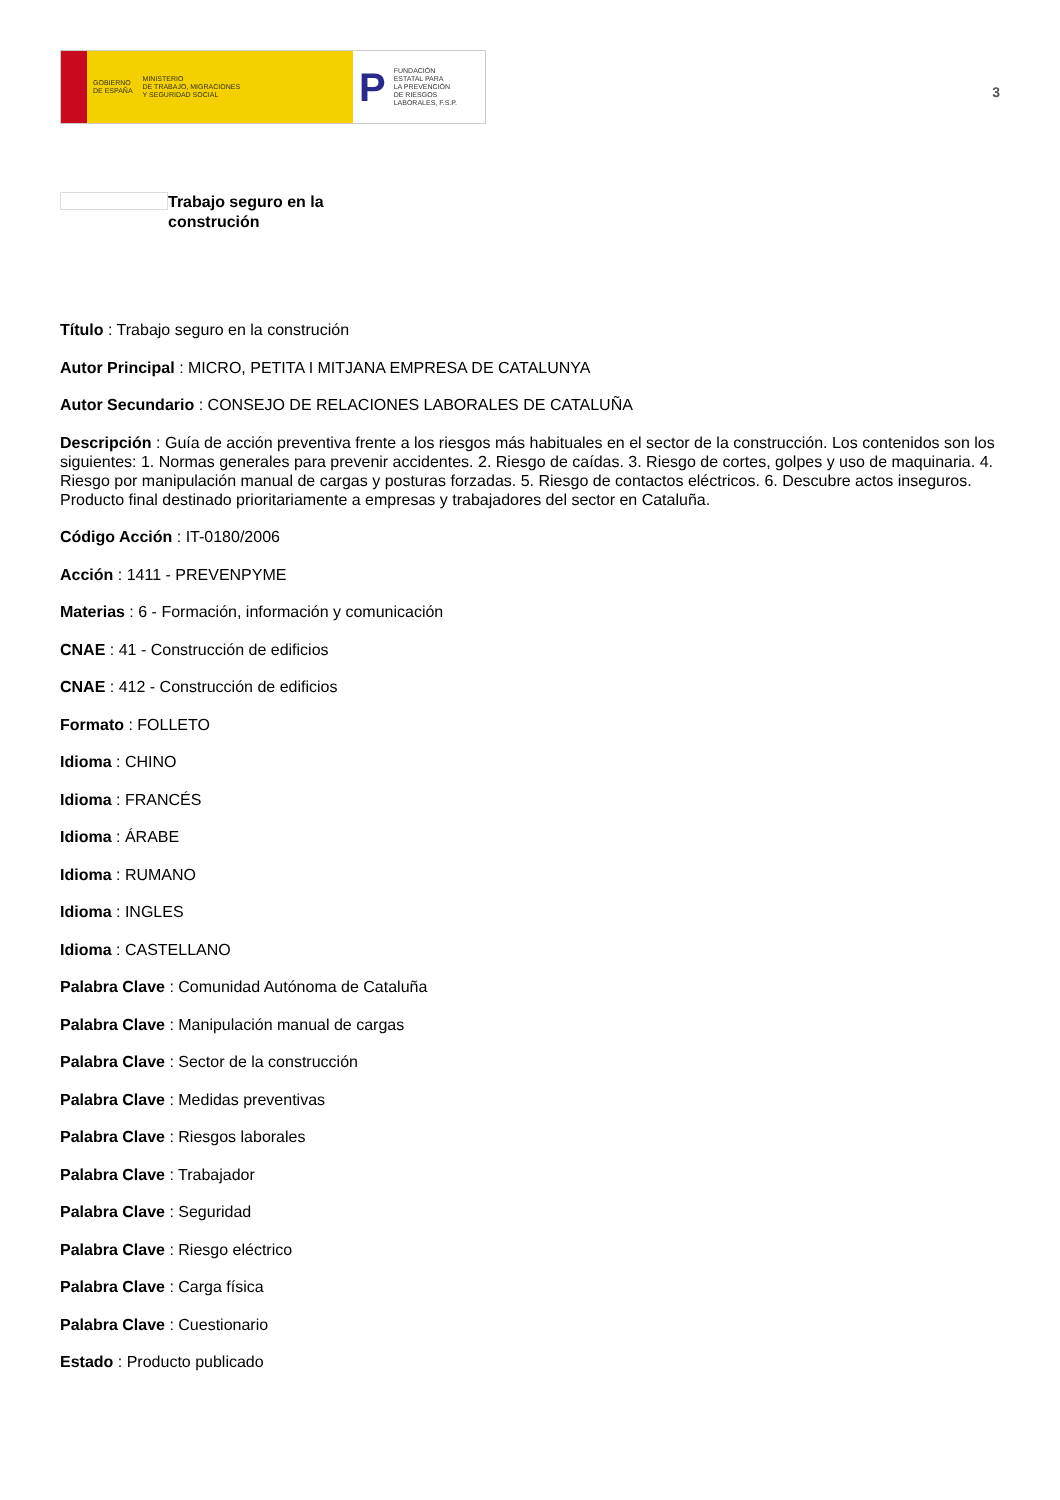GOBIERNO
DE ESPAÑA MINISTERIO
DE TRABAJO, MIGRACIONES
Y SEGURIDAD SOCIAL
P FUNDACIÓN
ESTATAL PARA
LA PREVENCIÓN
DE RIESGOS
LABORALES, F.S.P.
3
Trabajo seguro en la
construción
Título : Trabajo seguro en la construción
Autor Principal : MICRO, PETITA I MITJANA EMPRESA DE CATALUNYA
Autor Secundario : CONSEJO DE RELACIONES LABORALES DE CATALUÑA
Descripción : Guía de acción preventiva frente a los riesgos más habituales en el sector de la construcción. Los contenidos son los siguientes: 1. Normas generales para prevenir accidentes. 2. Riesgo de caídas. 3. Riesgo de cortes, golpes y uso de maquinaria. 4. Riesgo por manipulación manual de cargas y posturas forzadas. 5. Riesgo de contactos eléctricos. 6. Descubre actos inseguros. Producto final destinado prioritariamente a empresas y trabajadores del sector en Cataluña.
Código Acción : IT-0180/2006
Acción : 1411 - PREVENPYME
Materias : 6 - Formación, información y comunicación
CNAE : 41 - Construcción de edificios
CNAE : 412 - Construcción de edificios
Formato : FOLLETO
Idioma : CHINO
Idioma : FRANCÉS
Idioma : ÁRABE
Idioma : RUMANO
Idioma : INGLES
Idioma : CASTELLANO
Palabra Clave : Comunidad Autónoma de Cataluña
Palabra Clave : Manipulación manual de cargas
Palabra Clave : Sector de la construcción
Palabra Clave : Medidas preventivas
Palabra Clave : Riesgos laborales
Palabra Clave : Trabajador
Palabra Clave : Seguridad
Palabra Clave : Riesgo eléctrico
Palabra Clave : Carga física
Palabra Clave : Cuestionario
Estado : Producto publicado